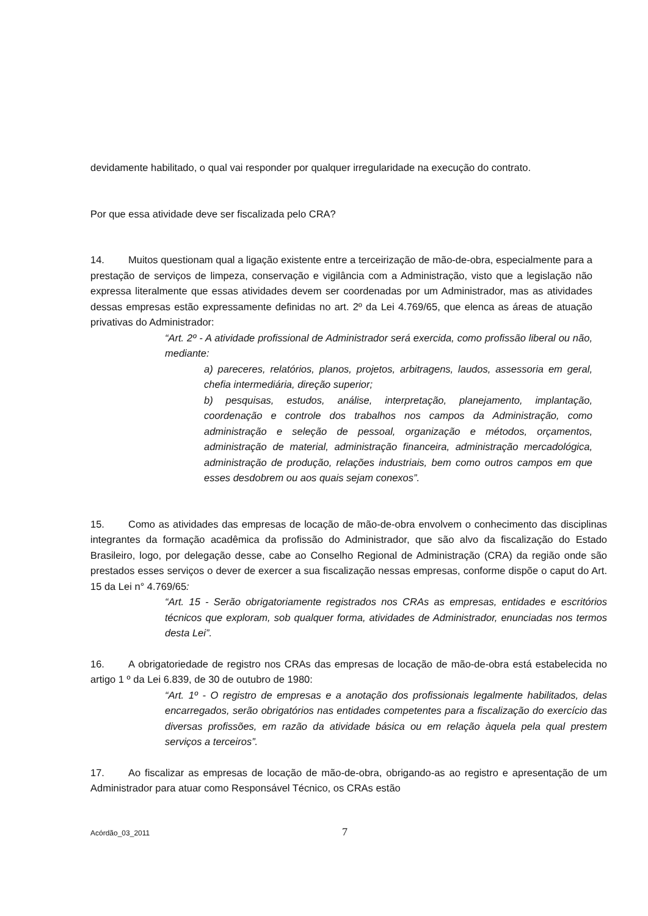devidamente habilitado, o qual vai responder por qualquer irregularidade na execução do contrato.
Por que essa atividade deve ser fiscalizada pelo CRA?
14. Muitos questionam qual a ligação existente entre a terceirização de mão-de-obra, especialmente para a prestação de serviços de limpeza, conservação e vigilância com a Administração, visto que a legislação não expressa literalmente que essas atividades devem ser coordenadas por um Administrador, mas as atividades dessas empresas estão expressamente definidas no art. 2º da Lei 4.769/65, que elenca as áreas de atuação privativas do Administrador:
“Art. 2º - A atividade profissional de Administrador será exercida, como profissão liberal ou não, mediante:
a) pareceres, relatórios, planos, projetos, arbitragens, laudos, assessoria em geral, chefia intermediária, direção superior;
b) pesquisas, estudos, análise, interpretação, planejamento, implantação, coordenação e controle dos trabalhos nos campos da Administração, como administração e seleção de pessoal, organização e métodos, orçamentos, administração de material, administração financeira, administração mercadológica, administração de produção, relações industriais, bem como outros campos em que esses desdobrem ou aos quais sejam conexos”.
15. Como as atividades das empresas de locação de mão-de-obra envolvem o conhecimento das disciplinas integrantes da formação acadêmica da profissão do Administrador, que são alvo da fiscalização do Estado Brasileiro, logo, por delegação desse, cabe ao Conselho Regional de Administração (CRA) da região onde são prestados esses serviços o dever de exercer a sua fiscalização nessas empresas, conforme dispõe o caput do Art. 15 da Lei n° 4.769/65:
“Art. 15 - Serão obrigatoriamente registrados nos CRAs as empresas, entidades e escritórios técnicos que exploram, sob qualquer forma, atividades de Administrador, enunciadas nos termos desta Lei”.
16. A obrigatoriedade de registro nos CRAs das empresas de locação de mão-de-obra está estabelecida no artigo 1 º da Lei 6.839, de 30 de outubro de 1980:
“Art. 1º - O registro de empresas e a anotação dos profissionais legalmente habilitados, delas encarregados, serão obrigatórios nas entidades competentes para a fiscalização do exercício das diversas profissões, em razão da atividade básica ou em relação àquela pela qual prestem serviços a terceiros”.
17. Ao fiscalizar as empresas de locação de mão-de-obra, obrigando-as ao registro e apresentação de um Administrador para atuar como Responsável Técnico, os CRAs estão
Acórdão_03_2011 7